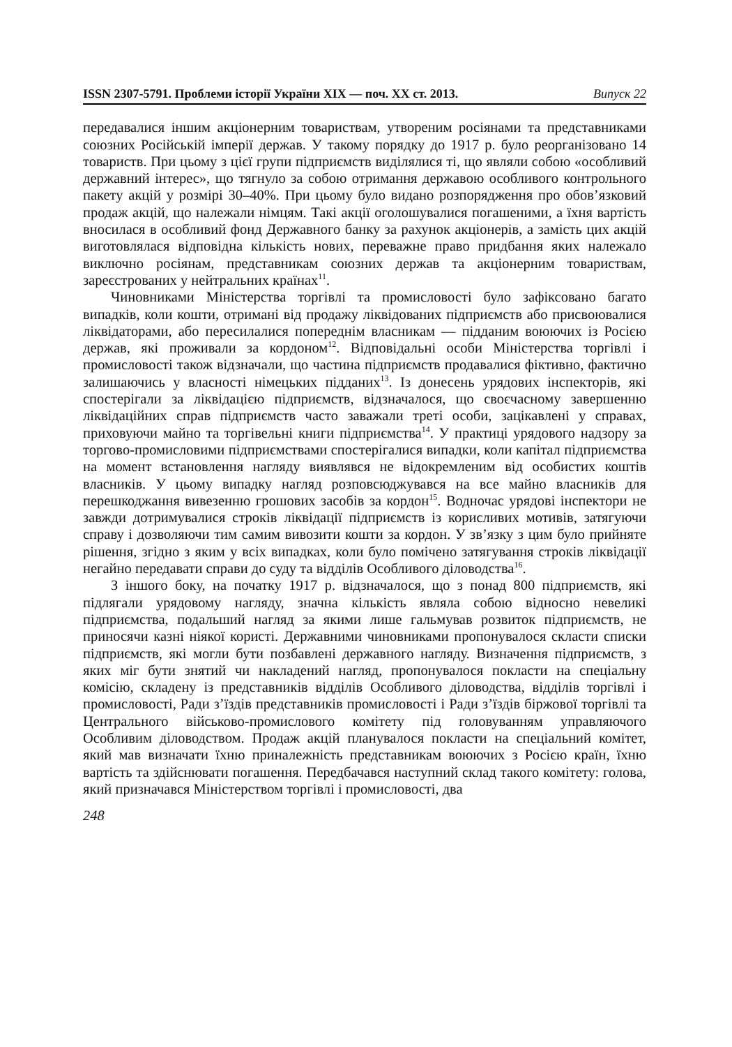ISSN 2307-5791. Проблеми історії України XIX — поч. XX ст. 2013. Випуск 22
передавалися іншим акціонерним товариствам, утвореним росіянами та представниками союзних Російській імперії держав. У такому порядку до 1917 р. було реорганізовано 14 товариств. При цьому з цієї групи підприємств виділялися ті, що являли собою «особливий державний інтерес», що тягнуло за собою отримання державою особливого контрольного пакету акцій у розмірі 30–40%. При цьому було видано розпорядження про обов’язковий продаж акцій, що належали німцям. Такі акції оголошувалися погашеними, а їхня вартість вносилася в особливий фонд Державного банку за рахунок акціонерів, а замість цих акцій виготовлялася відповідна кількість нових, переважне право придбання яких належало виключно росіянам, представникам союзних держав та акціонерним товариствам, зареєстрованих у нейтральних країнах<sup>11</sup>.
Чиновниками Міністерства торгівлі та промисловості було зафіксовано багато випадків, коли кошти, отримані від продажу ліквідованих підприємств або присвоювалися ліквідаторами, або пересилалися попереднім власникам — підданим воюючих із Росією держав, які проживали за кордоном<sup>12</sup>. Відповідальні особи Міністерства торгівлі і промисловості також відзначали, що частина підприємств продавалися фіктивно, фактично залишаючись у власності німецьких підданих<sup>13</sup>. Із донесень урядових інспекторів, які спостерігали за ліквідацією підприємств, відзначалося, що своєчасному завершенню ліквідаційних справ підприємств часто заважали треті особи, зацікавлені у справах, приховуючи майно та торгівельні книги підприємства<sup>14</sup>. У практиці урядового надзору за торгово-промисловими підприємствами спостерігалися випадки, коли капітал підприємства на момент встановлення нагляду виявлявся не відокремленим від особистих коштів власників. У цьому випадку нагляд розповсюджувався на все майно власників для перешкоджання вивезенню грошових засобів за кордон<sup>15</sup>. Водночас урядові інспектори не завжди дотримувалися строків ліквідації підприємств із корисливих мотивів, затягуючи справу і дозволяючи тим самим вивозити кошти за кордон. У зв’язку з цим було прийняте рішення, згідно з яким у всіх випадках, коли було помічено затягування строків ліквідації негайно передавати справи до суду та відділів Особливого діловодства<sup>16</sup>.
З іншого боку, на початку 1917 р. відзначалося, що з понад 800 підприємств, які підлягали урядовому нагляду, значна кількість являла собою відносно невеликі підприємства, подальший нагляд за якими лише гальмував розвиток підприємств, не приносячи казні ніякої користі. Державними чиновниками пропонувалося скласти списки підприємств, які могли бути позбавлені державного нагляду. Визначення підприємств, з яких міг бути знятий чи накладений нагляд, пропонувалося покласти на спеціальну комісію, складену із представників відділів Особливого діловодства, відділів торгівлі і промисловості, Ради з’їздів представників промисловості і Ради з’їздів біржової торгівлі та Центрального військово-промислового комітету під головуванням управляючого Особливим діловодством. Продаж акцій планувалося покласти на спеціальний комітет, який мав визначати їхню приналежність представникам воюючих з Росією країн, їхню вартість та здійснювати погашення. Передбачався наступний склад такого комітету: голова, який призначався Міністерством торгівлі і промисловості, два
248